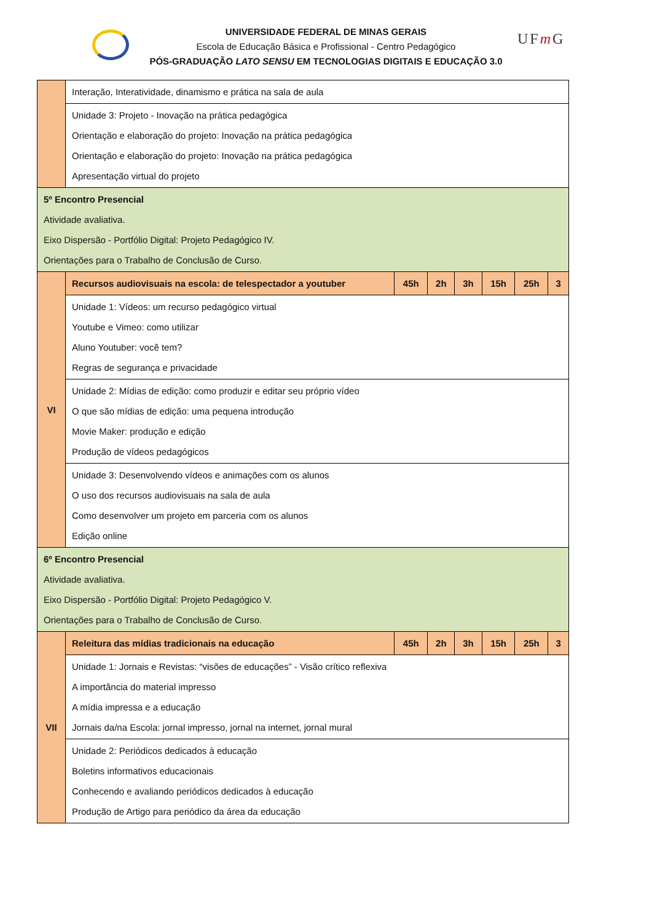UNIVERSIDADE FEDERAL DE MINAS GERAIS
Escola de Educação Básica e Profissional - Centro Pedagógico
PÓS-GRADUAÇÃO LATO SENSU EM TECNOLOGIAS DIGITAIS E EDUCAÇÃO 3.0
UFm G
| | Interação, Interatividade, dinamismo e prática na sala de aula | | | | | | |
| | Unidade 3: Projeto - Inovação na prática pedagógica Orientação e elaboração do projeto: Inovação na prática pedagógica Orientação e elaboração do projeto: Inovação na prática pedagógica Apresentação virtual do projeto | | | | | | |
| 5º Encontro Presencial Atividade avaliativa. Eixo Dispersão - Portfólio Digital: Projeto Pedagógico IV. Orientações para o Trabalho de Conclusão de Curso. | | | | | | | |
| VI | Recursos audiovisuais na escola: de telespectador a youtuber | 45h | 2h | 3h | 15h | 25h | 3 |
| | Unidade 1: Vídeos: um recurso pedagógico virtual Youtube e Vimeo: como utilizar Aluno Youtuber: você tem? Regras de segurança e privacidade | | | | | | |
| | Unidade 2: Mídias de edição: como produzir e editar seu próprio vídeo O que são mídias de edição: uma pequena introdução Movie Maker: produção e edição Produção de vídeos pedagógicos | | | | | | |
| | Unidade 3: Desenvolvendo vídeos e animações com os alunos O uso dos recursos audiovisuais na sala de aula Como desenvolver um projeto em parceria com os alunos Edição online | | | | | | |
| 6º Encontro Presencial Atividade avaliativa. Eixo Dispersão - Portfólio Digital: Projeto Pedagógico V. Orientações para o Trabalho de Conclusão de Curso. | | | | | | | |
| VII | Releitura das mídias tradicionais na educação | 45h | 2h | 3h | 15h | 25h | 3 |
| | Unidade 1: Jornais e Revistas: “visões de educações” - Visão crítico reflexiva A importância do material impresso A mídia impressa e a educação Jornais da/na Escola: jornal impresso, jornal na internet, jornal mural | | | | | | |
| | Unidade 2: Periódicos dedicados à educação Boletins informativos educacionais Conhecendo e avaliando periódicos dedicados à educação Produção de Artigo para periódico da área da educação | | | | | | |